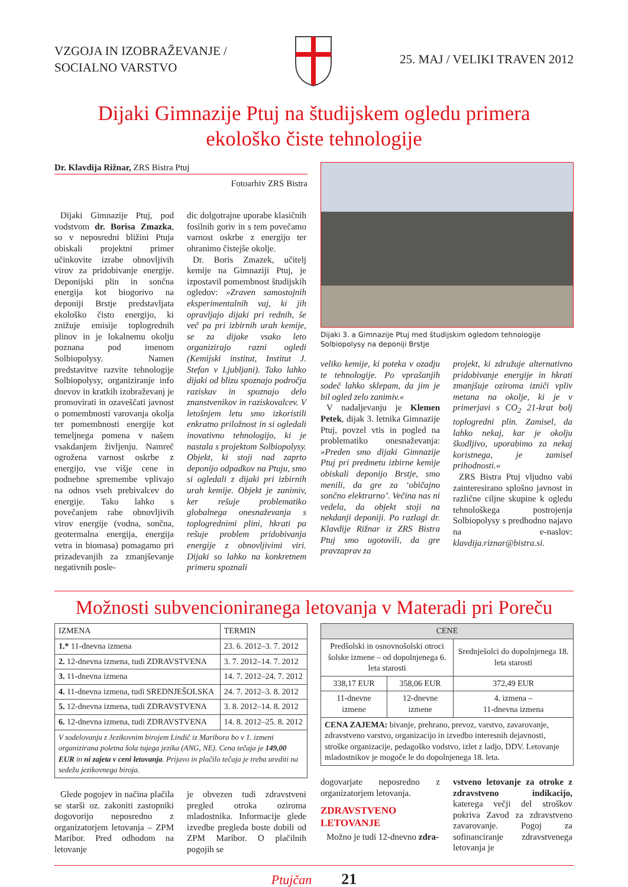VZGOJA IN IZOBRAŽEVANJE /
SOCIALNO VARSTVO
25. MAJ / VELIKI TRAVEN 2012
Dijaki Gimnazije Ptuj na študijskem ogledu primera
ekološko čiste tehnologije
Dr. Klavdija Rižnar, ZRS Bistra Ptuj
Fotoarhiv ZRS Bistra
Dijaki Gimnazije Ptuj, pod vodstvom dr. Borisa Zmazka, so v neposredni bližini Ptuja obiskali projektni primer učinkovite izrabe obnovljivih virov za pridobivanje energije. Deponijski plin in sončna energija kot biogorivo na deponiji Brstje predstavljata ekološko čisto energijo, ki znižuje emisije toplogrednih plinov in je lokalnemu okolju poznana pod imenom Solbiopolysy. Namen predstavitve razvite tehnologije Solbiopolysy, organiziranje info dnevov in kratkih izobraževanj je promovirati in ozaveščati javnost o pomembnosti varovanja okolja ter pomembnosti energije kot temeljnega pomena v našem vsakdanjem življenju. Namreč ogrožena varnost oskrbe z energijo, vse višje cene in podnebne spremembe vplivajo na odnos vseh prebivalcev do energije. Tako lahko s povečanjem rabe obnovljivih virov energije (vodna, sončna, geotermalna energija, energija vetra in biomasa) pomagamo pri prizadevanjih za zmanjševanje negativnih posle-
dic dolgotrajne uporabe klasičnih fosilnih goriv in s tem povečamo varnost oskrbe z energijo ter ohranimo čistejše okolje.
Dr. Boris Zmazek, učitelj kemije na Gimnaziji Ptuj, je izpostavil pomembnost študijskih ogledov: »Zraven samostojnih eksperimentalnih vaj, ki jih opravljajo dijaki pri rednih, še več pa pri izbirnih urah kemije, se za dijake vsako leto organizirajo razni ogledi (Kemijski institut, Institut J. Stefan v Ljubljani). Tako lahko dijaki od blizu spoznajo področja raziskav in spoznajo delo znanstvenikov in raziskovalcev. V letošnjem letu smo izkoristili enkratno priložnost in si ogledali inovativno tehnologijo, ki je nastala s projektom Solbiopolysy. Objekt, ki stoji nad zaprto deponijo odpadkov na Ptuju, smo si ogledali z dijaki pri izbirnih urah kemije. Objekt je zanimiv, ker rešuje problematiko globalnega onesnaževanja s toplogrednimi plini, hkrati pa rešuje problem pridobivanja energije z obnovljivimi viri. Dijaki so lahko na konkretnem primeru spoznali
Dijaki 3. a Gimnazije Ptuj med študijskim ogledom tehnologije Solbiopolysy na deponiji Brstje
veliko kemije, ki poteka v ozadju te tehnologije. Po vprašanjih sodeč lahko sklepam, da jim je bil ogled zelo zanimiv.«
V nadaljevanju je Klemen Petek, dijak 3. letnika Gimnazije Ptuj, povzel vtis in pogled na problematiko onesnaževanja: »Preden smo dijaki Gimnazije Ptuj pri predmetu izbirne kemije obiskali deponijo Brstje, smo menili, da gre za ‘običajno sončno elektrarno’. Večina nas ni vedela, da objekt stoji na nekdanji deponiji. Po razlagi dr. Klavdije Rižnar iz ZRS Bistra Ptuj smo ugotovili, da gre pravzaprav za
projekt, ki združuje alternativno pridobivanje energije in hkrati zmanjšuje oziroma izniči vpliv metana na okolje, ki je v primerjavi s CO<sub>2</sub> 21-krat bolj toplogredni plin. Zamisel, da lahko nekaj, kar je okolju škodljivo, uporabimo za nekaj koristnega, je zamisel prihodnosti.«
ZRS Bistra Ptuj vljudno vabi zainteresirano splošno javnost in različne ciljne skupine k ogledu tehnološkega postrojenja Solbiopolysy s predhodno najavo na e-naslov: klavdija.riznar@bistra.si.
Možnosti subvencioniranega letovanja v Materadi pri Poreču
| IZMENA | TERMIN |
| 1.* 11-dnevna izmena | 23. 6. 2012–3. 7. 2012 |
| 2. 12-dnevna izmena, tudi ZDRAVSTVENA | 3. 7. 2012–14. 7. 2012 |
| 3. 11-dnevna izmena | 14. 7. 2012–24. 7. 2012 |
| 4. 11-dnevna izmena, tudi SREDNJEŠOLSKA | 24. 7. 2012–3. 8. 2012 |
| 5. 12-dnevna izmena, tudi ZDRAVSTVENA | 3. 8. 2012–14. 8. 2012 |
| 6. 12-dnevna izmena, tudi ZDRAVSTVENA | 14. 8. 2012–25. 8. 2012 |
| V sodelovanju z Jezikovnim birojem Lindič iz Maribora bo v 1. izmeni organizirana poletna šola tujega jezika (ANG, NE). Cena tečaja je 149,00 EUR in ni zajeta v ceni letovanja . Prijavo in plačilo tečaja je treba urediti na sedežu jezikovnega biroja. | |
Glede pogojev in načina plačila se starši oz. zakoniti zastopniki dogovorijo neposredno z organizatorjem letovanja – ZPM Maribor. Pred odhodom na letovanje
je obvezen tudi zdravstveni pregled otroka oziroma mladostnika. Informacije glede izvedbe pregleda boste dobili od ZPM Maribor. O plačilnih pogojih se
| CENE | | |
| --- | --- | --- |
| Predšolski in osnovnošolski otroci šolske izmene – od dopolnjenega 6. leta starosti | | Srednješolci do dopolnjenega 18. leta starosti |
| 338,17 EUR | 358,06 EUR | 372,49 EUR |
| 11-dnevne izmene | 12-dnevne izmene | 4. izmena – 11-dnevna izmena |
| CENA ZAJEMA: bivanje, prehrano, prevoz, varstvo, zavarovanje, zdravstveno varstvo, organizacijo in izvedbo interesnih dejavnosti, stroške organizacije, pedagoško vodstvo, izlet z ladjo, DDV. Letovanje mladostnikov je mogoče le do dopolnjenega 18. leta. | | |
dogovarjate neposredno z organizatorjem letovanja.
ZDRAVSTVENO
LETOVANJE
Možno je tudi 12-dnevno zdra-
vstveno letovanje za otroke z zdravstveno indikacijo, katerega večji del stroškov pokriva Zavod za zdravstveno zavarovanje. Pogoj za sofinanciranje zdravstvenega letovanja je
Ptujčan 21